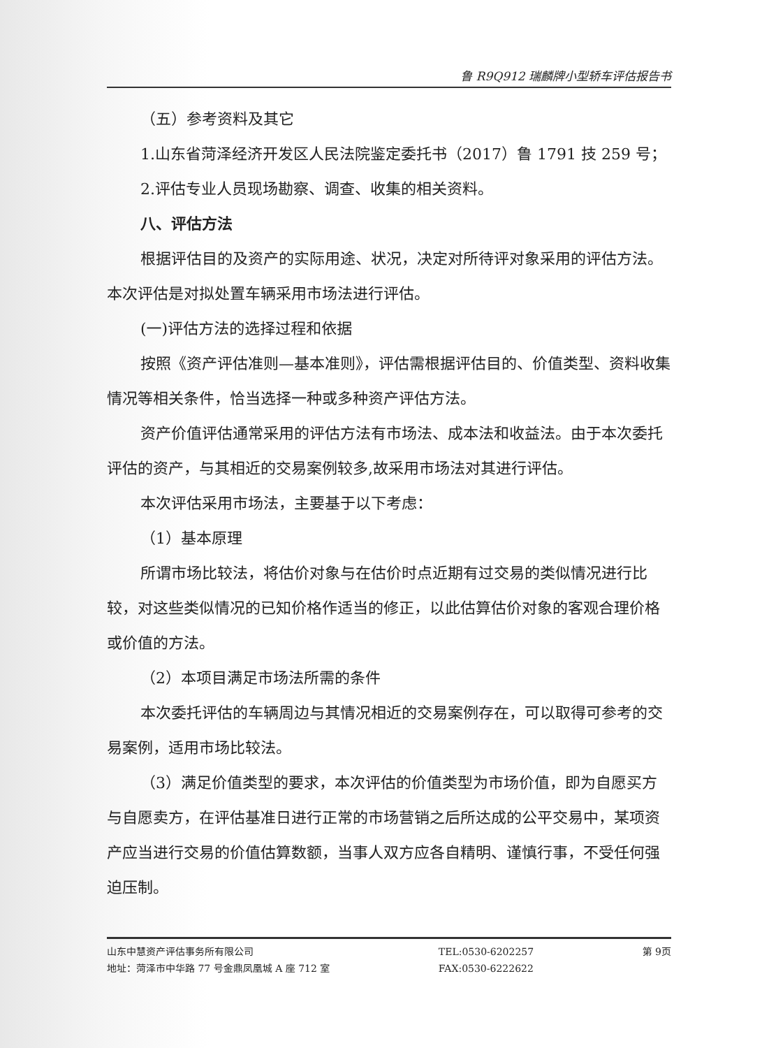鲁 R9Q912 瑞麟牌小型轿车评估报告书
（五）参考资料及其它
1.山东省菏泽经济开发区人民法院鉴定委托书（2017）鲁 1791 技 259 号；
2.评估专业人员现场勘察、调查、收集的相关资料。
八、评估方法
根据评估目的及资产的实际用途、状况，决定对所待评对象采用的评估方法。本次评估是对拟处置车辆采用市场法进行评估。
(一)评估方法的选择过程和依据
按照《资产评估准则—基本准则》，评估需根据评估目的、价值类型、资料收集情况等相关条件，恰当选择一种或多种资产评估方法。
资产价值评估通常采用的评估方法有市场法、成本法和收益法。由于本次委托评估的资产，与其相近的交易案例较多,故采用市场法对其进行评估。
本次评估采用市场法，主要基于以下考虑：
（1）基本原理
所谓市场比较法，将估价对象与在估价时点近期有过交易的类似情况进行比较，对这些类似情况的已知价格作适当的修正，以此估算估价对象的客观合理价格或价值的方法。
（2）本项目满足市场法所需的条件
本次委托评估的车辆周边与其情况相近的交易案例存在，可以取得可参考的交易案例，适用市场比较法。
（3）满足价值类型的要求，本次评估的价值类型为市场价值，即为自愿买方与自愿卖方，在评估基准日进行正常的市场营销之后所达成的公平交易中，某项资产应当进行交易的价值估算数额，当事人双方应各自精明、谨慎行事，不受任何强迫压制。
山东中慧资产评估事务所有限公司
地址：菏泽市中华路 77 号金鼎凤凰城 A 座 712 室
TEL:0530-6202257
FAX:0530-6222622
第 9页